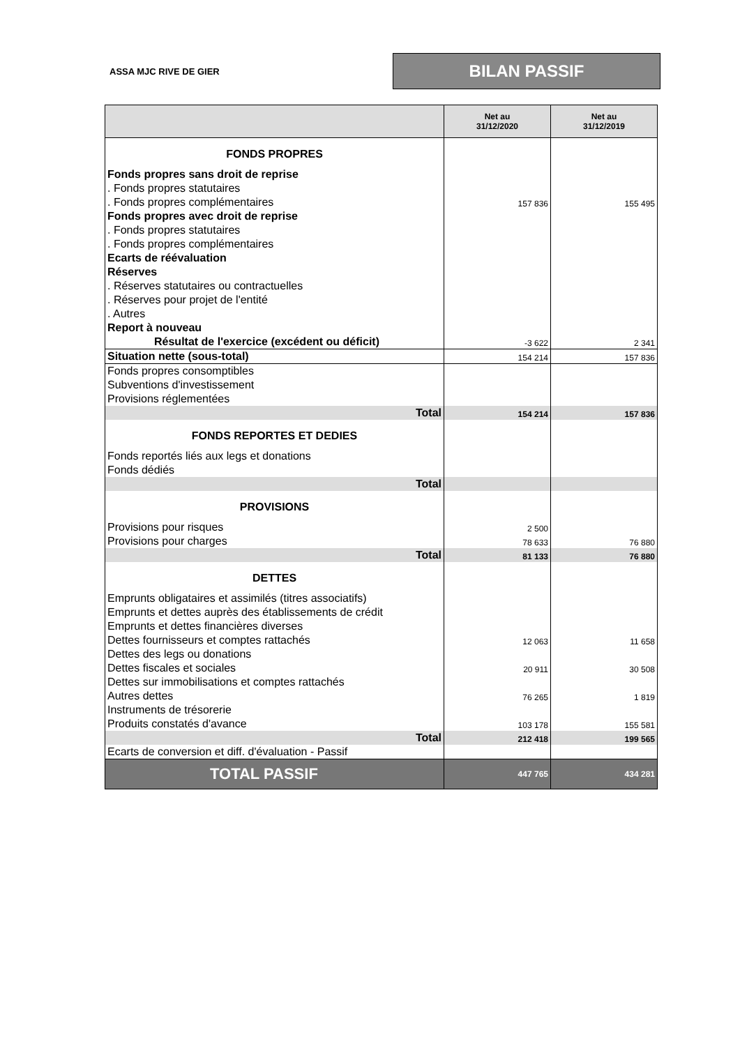ASSA MJC RIVE DE GIER
BILAN PASSIF
| | Net au 31/12/2020 | Net au 31/12/2019 |
| --- | --- | --- |
| FONDS PROPRES | | |
| Fonds propres sans droit de reprise | | |
| . Fonds propres statutaires | | |
| . Fonds propres complémentaires | 157 836 | 155 495 |
| Fonds propres avec droit de reprise | | |
| . Fonds propres statutaires | | |
| . Fonds propres complémentaires | | |
| Ecarts de réévaluation | | |
| Réserves | | |
| . Réserves statutaires ou contractuelles | | |
| . Réserves pour projet de l'entité | | |
| . Autres | | |
| Report à nouveau | | |
| Résultat de l'exercice (excédent ou déficit) | -3 622 | 2 341 |
| Situation nette (sous-total) | 154 214 | 157 836 |
| Fonds propres consomptibles | | |
| Subventions d'investissement | | |
| Provisions réglementées | | |
| Total | 154 214 | 157 836 |
| FONDS REPORTES ET DEDIES | | |
| Fonds reportés liés aux legs et donations | | |
| Fonds dédiés | | |
| Total | | |
| PROVISIONS | | |
| Provisions pour risques | 2 500 | |
| Provisions pour charges | 78 633 | 76 880 |
| Total | 81 133 | 76 880 |
| DETTES | | |
| Emprunts obligataires et assimilés (titres associatifs) | | |
| Emprunts et dettes auprès des établissements de crédit | | |
| Emprunts et dettes financières diverses | | |
| Dettes fournisseurs et comptes rattachés | 12 063 | 11 658 |
| Dettes des legs ou donations | | |
| Dettes fiscales et sociales | 20 911 | 30 508 |
| Dettes sur immobilisations et comptes rattachés | | |
| Autres dettes | 76 265 | 1 819 |
| Instruments de trésorerie | | |
| Produits constatés d'avance | 103 178 | 155 581 |
| Total | 212 418 | 199 565 |
| Ecarts de conversion et diff. d'évaluation - Passif | | |
| TOTAL PASSIF | 447 765 | 434 281 |